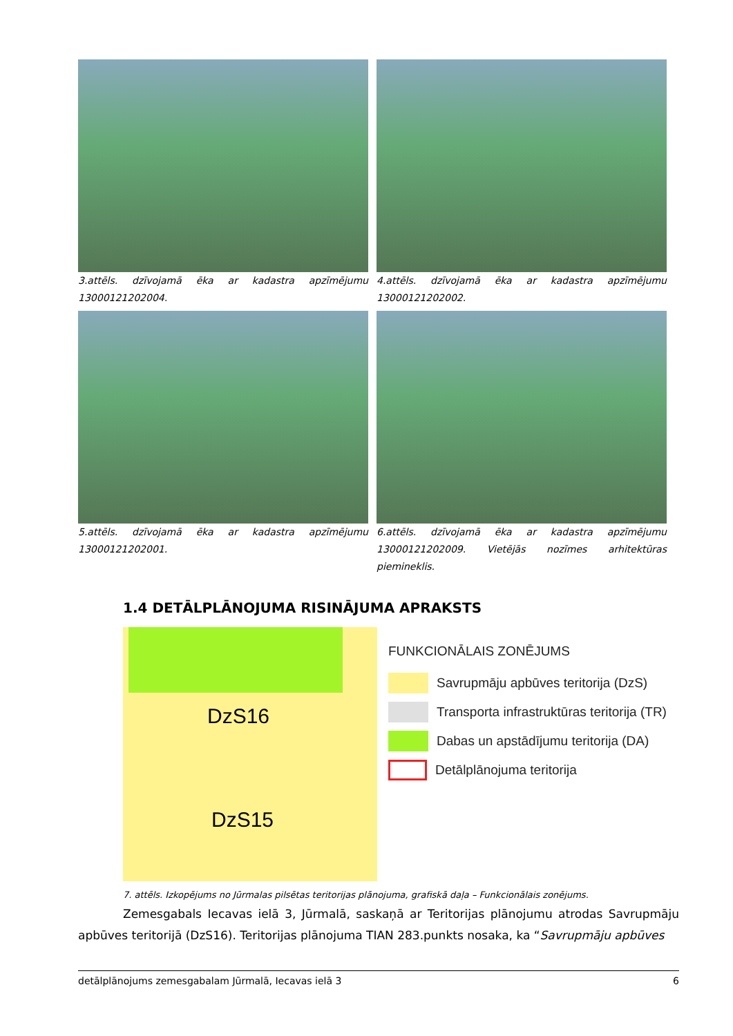3.attēls. dzīvojamā ēka ar kadastra apzīmējumu 13000121202004.
4.attēls. dzīvojamā ēka ar kadastra apzīmējumu 13000121202002.
5.attēls. dzīvojamā ēka ar kadastra apzīmējumu 13000121202001.
6.attēls. dzīvojamā ēka ar kadastra apzīmējumu 13000121202009. Vietējās nozīmes arhitektūras piemineklis.
1.4 DETĀLPLĀNOJUMA RISINĀJUMA APRAKSTS
DzS16
DzS15
FUNKCIONĀLAIS ZONĒJUMS
Savrupmāju apbūves teritorija (DzS)
Transporta infrastruktūras teritorija (TR)
Dabas un apstādījumu teritorija (DA)
Detālplānojuma teritorija
7. attēls. Izkopējums no Jūrmalas pilsētas teritorijas plānojuma, grafiskā daļa – Funkcionālais zonējums.
Zemesgabals Iecavas ielā 3, Jūrmalā, saskaņā ar Teritorijas plānojumu atrodas Savrupmāju apbūves teritorijā (DzS16). Teritorijas plānojuma TIAN 283.punkts nosaka, ka “Savrupmāju apbūves
detālplānojums zemesgabalam Jūrmalā, Iecavas ielā 3 6